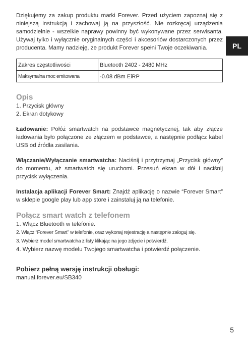PL
Dziękujemy za zakup produktu marki Forever. Przed użyciem zapoznaj się z niniejszą instrukcją i zachowaj ją na przyszłość. Nie rozkręcaj urządzenia samodzielnie - wszelkie naprawy powinny być wykonywane przez serwisanta. Używaj tylko i wyłącznie oryginalnych części i akcesoriów dostarczonych przez producenta. Mamy nadzieję, że produkt Forever spełni Twoje oczekiwania.
| Zakres częstotliwości | Bluetooth 2402 - 2480 MHz |
| Maksymalna moc emitowana | -0.08 dBm EiRP |
Opis
1. Przycisk główny
2. Ekran dotykowy
Ładowanie: Połóż smartwatch na podstawce magnetycznej, tak aby złącze ładowania było połączone ze złączem w podstawce, a następnie podłącz kabel USB od źródła zasilania.
Włączanie/Wyłączanie smartwatcha: Naciśnij i przytrzymaj „Przycisk główny” do momentu, aż smartwatch się uruchomi. Przesuń ekran w dół i naciśnij przycisk wyłączenia.
Instalacja aplikacji Forever Smart: Znajdź aplikację o nazwie “Forever Smart” w sklepie google play lub app store i zainstaluj ją na telefonie.
Połącz smart watch z telefonem
1. Włącz Bluetooth w telefonie.
2. Włącz “Forever Smart” w telefonie, oraz wykonaj rejestrację a następnie zaloguj się.
3. Wybierz model smartwatcha z listy klikając na jego zdjęcie i potwierdź.
4. Wybierz nazwę modelu Twojego smartwatcha i potwierdź połączenie.
Pobierz pełną wersję instrukcji obsługi:
manual.forever.eu/SB340
5